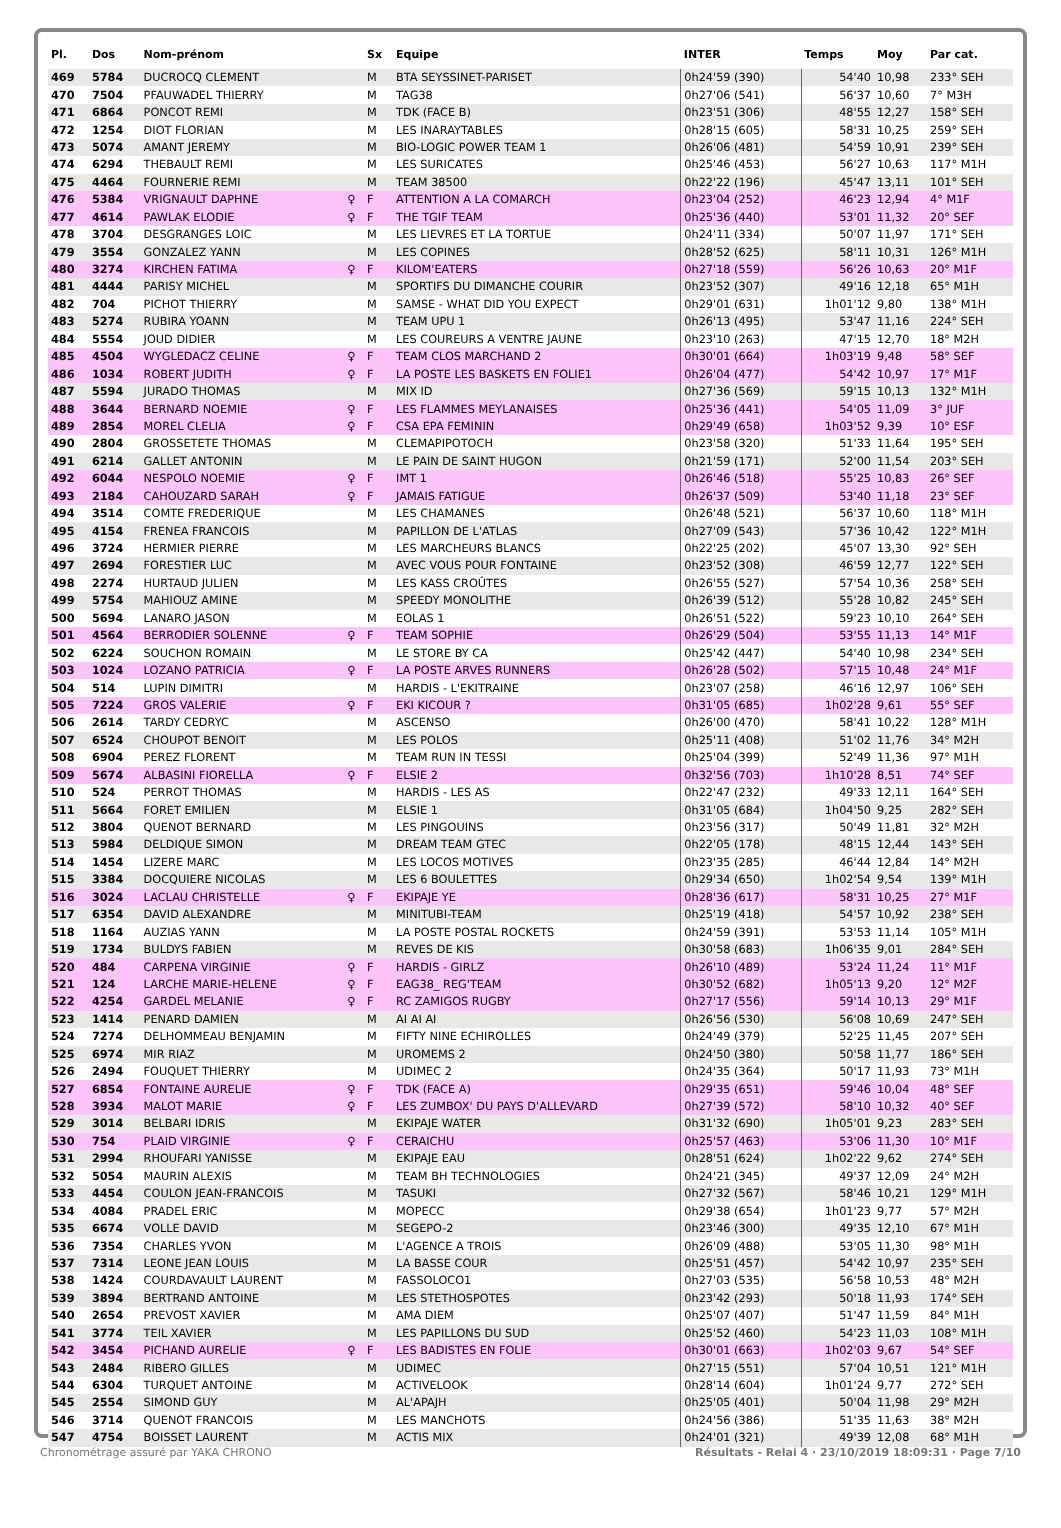| Pl. | Dos | Nom-prénom | | Sx | Equipe | INTER | Temps | Moy | Par cat. |
| --- | --- | --- | --- | --- | --- | --- | --- | --- | --- |
| 469 | 5784 | DUCROCQ CLEMENT | | M | BTA SEYSSINET-PARISET | 0h24'59 (390) | 54'40 | 10,98 | 233° SEH |
| 470 | 7504 | PFAUWADEL THIERRY | | M | TAG38 | 0h27'06 (541) | 56'37 | 10,60 | 7° M3H |
| 471 | 6864 | PONCOT REMI | | M | TDK (FACE B) | 0h23'51 (306) | 48'55 | 12,27 | 158° SEH |
| 472 | 1254 | DIOT FLORIAN | | M | LES INARAYTABLES | 0h28'15 (605) | 58'31 | 10,25 | 259° SEH |
| 473 | 5074 | AMANT JEREMY | | M | BIO-LOGIC POWER TEAM 1 | 0h26'06 (481) | 54'59 | 10,91 | 239° SEH |
| 474 | 6294 | THEBAULT REMI | | M | LES SURICATES | 0h25'46 (453) | 56'27 | 10,63 | 117° M1H |
| 475 | 4464 | FOURNERIE REMI | | M | TEAM 38500 | 0h22'22 (196) | 45'47 | 13,11 | 101° SEH |
| 476 | 5384 | VRIGNAULT DAPHNE | ♀ | F | ATTENTION A LA COMARCH | 0h23'04 (252) | 46'23 | 12,94 | 4° M1F |
| 477 | 4614 | PAWLAK ELODIE | ♀ | F | THE TGIF TEAM | 0h25'36 (440) | 53'01 | 11,32 | 20° SEF |
| 478 | 3704 | DESGRANGES LOIC | | M | LES LIEVRES ET LA TORTUE | 0h24'11 (334) | 50'07 | 11,97 | 171° SEH |
| 479 | 3554 | GONZALEZ YANN | | M | LES COPINES | 0h28'52 (625) | 58'11 | 10,31 | 126° M1H |
| 480 | 3274 | KIRCHEN FATIMA | ♀ | F | KILOM'EATERS | 0h27'18 (559) | 56'26 | 10,63 | 20° M1F |
| 481 | 4444 | PARISY MICHEL | | M | SPORTIFS DU DIMANCHE COURIR | 0h23'52 (307) | 49'16 | 12,18 | 65° M1H |
| 482 | 704 | PICHOT THIERRY | | M | SAMSE - WHAT DID YOU EXPECT | 0h29'01 (631) | 1h01'12 | 9,80 | 138° M1H |
| 483 | 5274 | RUBIRA YOANN | | M | TEAM UPU 1 | 0h26'13 (495) | 53'47 | 11,16 | 224° SEH |
| 484 | 5554 | JOUD DIDIER | | M | LES COUREURS A VENTRE JAUNE | 0h23'10 (263) | 47'15 | 12,70 | 18° M2H |
| 485 | 4504 | WYGLEDACZ CELINE | ♀ | F | TEAM CLOS MARCHAND 2 | 0h30'01 (664) | 1h03'19 | 9,48 | 58° SEF |
| 486 | 1034 | ROBERT JUDITH | ♀ | F | LA POSTE LES BASKETS EN FOLIE1 | 0h26'04 (477) | 54'42 | 10,97 | 17° M1F |
| 487 | 5594 | JURADO THOMAS | | M | MIX ID | 0h27'36 (569) | 59'15 | 10,13 | 132° M1H |
| 488 | 3644 | BERNARD NOEMIE | ♀ | F | LES FLAMMES MEYLANAISES | 0h25'36 (441) | 54'05 | 11,09 | 3° JUF |
| 489 | 2854 | MOREL CLELIA | ♀ | F | CSA EPA FEMININ | 0h29'49 (658) | 1h03'52 | 9,39 | 10° ESF |
| 490 | 2804 | GROSSETETE THOMAS | | M | CLEMAPIPOTOCH | 0h23'58 (320) | 51'33 | 11,64 | 195° SEH |
| 491 | 6214 | GALLET ANTONIN | | M | LE PAIN DE SAINT HUGON | 0h21'59 (171) | 52'00 | 11,54 | 203° SEH |
| 492 | 6044 | NESPOLO NOEMIE | ♀ | F | IMT 1 | 0h26'46 (518) | 55'25 | 10,83 | 26° SEF |
| 493 | 2184 | CAHOUZARD SARAH | ♀ | F | JAMAIS FATIGUE | 0h26'37 (509) | 53'40 | 11,18 | 23° SEF |
| 494 | 3514 | COMTE FREDERIQUE | | M | LES CHAMANES | 0h26'48 (521) | 56'37 | 10,60 | 118° M1H |
| 495 | 4154 | FRENEA FRANCOIS | | M | PAPILLON DE L'ATLAS | 0h27'09 (543) | 57'36 | 10,42 | 122° M1H |
| 496 | 3724 | HERMIER PIERRE | | M | LES MARCHEURS BLANCS | 0h22'25 (202) | 45'07 | 13,30 | 92° SEH |
| 497 | 2694 | FORESTIER LUC | | M | AVEC VOUS POUR FONTAINE | 0h23'52 (308) | 46'59 | 12,77 | 122° SEH |
| 498 | 2274 | HURTAUD JULIEN | | M | LES KASS CROÛTES | 0h26'55 (527) | 57'54 | 10,36 | 258° SEH |
| 499 | 5754 | MAHIOUZ AMINE | | M | SPEEDY MONOLITHE | 0h26'39 (512) | 55'28 | 10,82 | 245° SEH |
| 500 | 5694 | LANARO JASON | | M | EOLAS 1 | 0h26'51 (522) | 59'23 | 10,10 | 264° SEH |
| 501 | 4564 | BERRODIER SOLENNE | ♀ | F | TEAM SOPHIE | 0h26'29 (504) | 53'55 | 11,13 | 14° M1F |
| 502 | 6224 | SOUCHON ROMAIN | | M | LE STORE BY CA | 0h25'42 (447) | 54'40 | 10,98 | 234° SEH |
| 503 | 1024 | LOZANO PATRICIA | ♀ | F | LA POSTE ARVES RUNNERS | 0h26'28 (502) | 57'15 | 10,48 | 24° M1F |
| 504 | 514 | LUPIN DIMITRI | | M | HARDIS - L'EKITRAINE | 0h23'07 (258) | 46'16 | 12,97 | 106° SEH |
| 505 | 7224 | GROS VALERIE | ♀ | F | EKI KICOUR ? | 0h31'05 (685) | 1h02'28 | 9,61 | 55° SEF |
| 506 | 2614 | TARDY CEDRYC | | M | ASCENSO | 0h26'00 (470) | 58'41 | 10,22 | 128° M1H |
| 507 | 6524 | CHOUPOT BENOIT | | M | LES POLOS | 0h25'11 (408) | 51'02 | 11,76 | 34° M2H |
| 508 | 6904 | PEREZ FLORENT | | M | TEAM RUN IN TESSI | 0h25'04 (399) | 52'49 | 11,36 | 97° M1H |
| 509 | 5674 | ALBASINI FIORELLA | ♀ | F | ELSIE 2 | 0h32'56 (703) | 1h10'28 | 8,51 | 74° SEF |
| 510 | 524 | PERROT THOMAS | | M | HARDIS - LES AS | 0h22'47 (232) | 49'33 | 12,11 | 164° SEH |
| 511 | 5664 | FORET EMILIEN | | M | ELSIE 1 | 0h31'05 (684) | 1h04'50 | 9,25 | 282° SEH |
| 512 | 3804 | QUENOT BERNARD | | M | LES PINGOUINS | 0h23'56 (317) | 50'49 | 11,81 | 32° M2H |
| 513 | 5984 | DELDIQUE SIMON | | M | DREAM TEAM GTEC | 0h22'05 (178) | 48'15 | 12,44 | 143° SEH |
| 514 | 1454 | LIZERE MARC | | M | LES LOCOS MOTIVES | 0h23'35 (285) | 46'44 | 12,84 | 14° M2H |
| 515 | 3384 | DOCQUIERE NICOLAS | | M | LES 6 BOULETTES | 0h29'34 (650) | 1h02'54 | 9,54 | 139° M1H |
| 516 | 3024 | LACLAU CHRISTELLE | ♀ | F | EKIPAJE YE | 0h28'36 (617) | 58'31 | 10,25 | 27° M1F |
| 517 | 6354 | DAVID ALEXANDRE | | M | MINITUBI-TEAM | 0h25'19 (418) | 54'57 | 10,92 | 238° SEH |
| 518 | 1164 | AUZIAS YANN | | M | LA POSTE POSTAL ROCKETS | 0h24'59 (391) | 53'53 | 11,14 | 105° M1H |
| 519 | 1734 | BULDYS FABIEN | | M | REVES DE KIS | 0h30'58 (683) | 1h06'35 | 9,01 | 284° SEH |
| 520 | 484 | CARPENA VIRGINIE | ♀ | F | HARDIS - GIRLZ | 0h26'10 (489) | 53'24 | 11,24 | 11° M1F |
| 521 | 124 | LARCHE MARIE-HELENE | ♀ | F | EAG38_ REG'TEAM | 0h30'52 (682) | 1h05'13 | 9,20 | 12° M2F |
| 522 | 4254 | GARDEL MELANIE | ♀ | F | RC ZAMIGOS RUGBY | 0h27'17 (556) | 59'14 | 10,13 | 29° M1F |
| 523 | 1414 | PENARD DAMIEN | | M | AI AI AI | 0h26'56 (530) | 56'08 | 10,69 | 247° SEH |
| 524 | 7274 | DELHOMMEAU BENJAMIN | | M | FIFTY NINE ECHIROLLES | 0h24'49 (379) | 52'25 | 11,45 | 207° SEH |
| 525 | 6974 | MIR RIAZ | | M | UROMEMS 2 | 0h24'50 (380) | 50'58 | 11,77 | 186° SEH |
| 526 | 2494 | FOUQUET THIERRY | | M | UDIMEC 2 | 0h24'35 (364) | 50'17 | 11,93 | 73° M1H |
| 527 | 6854 | FONTAINE AURELIE | ♀ | F | TDK (FACE A) | 0h29'35 (651) | 59'46 | 10,04 | 48° SEF |
| 528 | 3934 | MALOT MARIE | ♀ | F | LES ZUMBOX' DU PAYS D'ALLEVARD | 0h27'39 (572) | 58'10 | 10,32 | 40° SEF |
| 529 | 3014 | BELBARI IDRIS | | M | EKIPAJE WATER | 0h31'32 (690) | 1h05'01 | 9,23 | 283° SEH |
| 530 | 754 | PLAID VIRGINIE | ♀ | F | CERAICHU | 0h25'57 (463) | 53'06 | 11,30 | 10° M1F |
| 531 | 2994 | RHOUFARI YANISSE | | M | EKIPAJE EAU | 0h28'51 (624) | 1h02'22 | 9,62 | 274° SEH |
| 532 | 5054 | MAURIN ALEXIS | | M | TEAM BH TECHNOLOGIES | 0h24'21 (345) | 49'37 | 12,09 | 24° M2H |
| 533 | 4454 | COULON JEAN-FRANCOIS | | M | TASUKI | 0h27'32 (567) | 58'46 | 10,21 | 129° M1H |
| 534 | 4084 | PRADEL ERIC | | M | MOPECC | 0h29'38 (654) | 1h01'23 | 9,77 | 57° M2H |
| 535 | 6674 | VOLLE DAVID | | M | SEGEPO-2 | 0h23'46 (300) | 49'35 | 12,10 | 67° M1H |
| 536 | 7354 | CHARLES YVON | | M | L'AGENCE A TROIS | 0h26'09 (488) | 53'05 | 11,30 | 98° M1H |
| 537 | 7314 | LEONE JEAN LOUIS | | M | LA BASSE COUR | 0h25'51 (457) | 54'42 | 10,97 | 235° SEH |
| 538 | 1424 | COURDAVAULT LAURENT | | M | FASSOLOCO1 | 0h27'03 (535) | 56'58 | 10,53 | 48° M2H |
| 539 | 3894 | BERTRAND ANTOINE | | M | LES STETHOSPOTES | 0h23'42 (293) | 50'18 | 11,93 | 174° SEH |
| 540 | 2654 | PREVOST XAVIER | | M | AMA DIEM | 0h25'07 (407) | 51'47 | 11,59 | 84° M1H |
| 541 | 3774 | TEIL XAVIER | | M | LES PAPILLONS DU SUD | 0h25'52 (460) | 54'23 | 11,03 | 108° M1H |
| 542 | 3454 | PICHAND AURELIE | ♀ | F | LES BADISTES EN FOLIE | 0h30'01 (663) | 1h02'03 | 9,67 | 54° SEF |
| 543 | 2484 | RIBERO GILLES | | M | UDIMEC | 0h27'15 (551) | 57'04 | 10,51 | 121° M1H |
| 544 | 6304 | TURQUET ANTOINE | | M | ACTIVELOOK | 0h28'14 (604) | 1h01'24 | 9,77 | 272° SEH |
| 545 | 2554 | SIMOND GUY | | M | AL'APAJH | 0h25'05 (401) | 50'04 | 11,98 | 29° M2H |
| 546 | 3714 | QUENOT FRANCOIS | | M | LES MANCHOTS | 0h24'56 (386) | 51'35 | 11,63 | 38° M2H |
| 547 | 4754 | BOISSET LAURENT | | M | ACTIS MIX | 0h24'01 (321) | 49'39 | 12,08 | 68° M1H |
Chronométrage assuré par YAKA CHRONO Résultats - Relai 4 · 23/10/2019 18:09:31 · Page 7/10